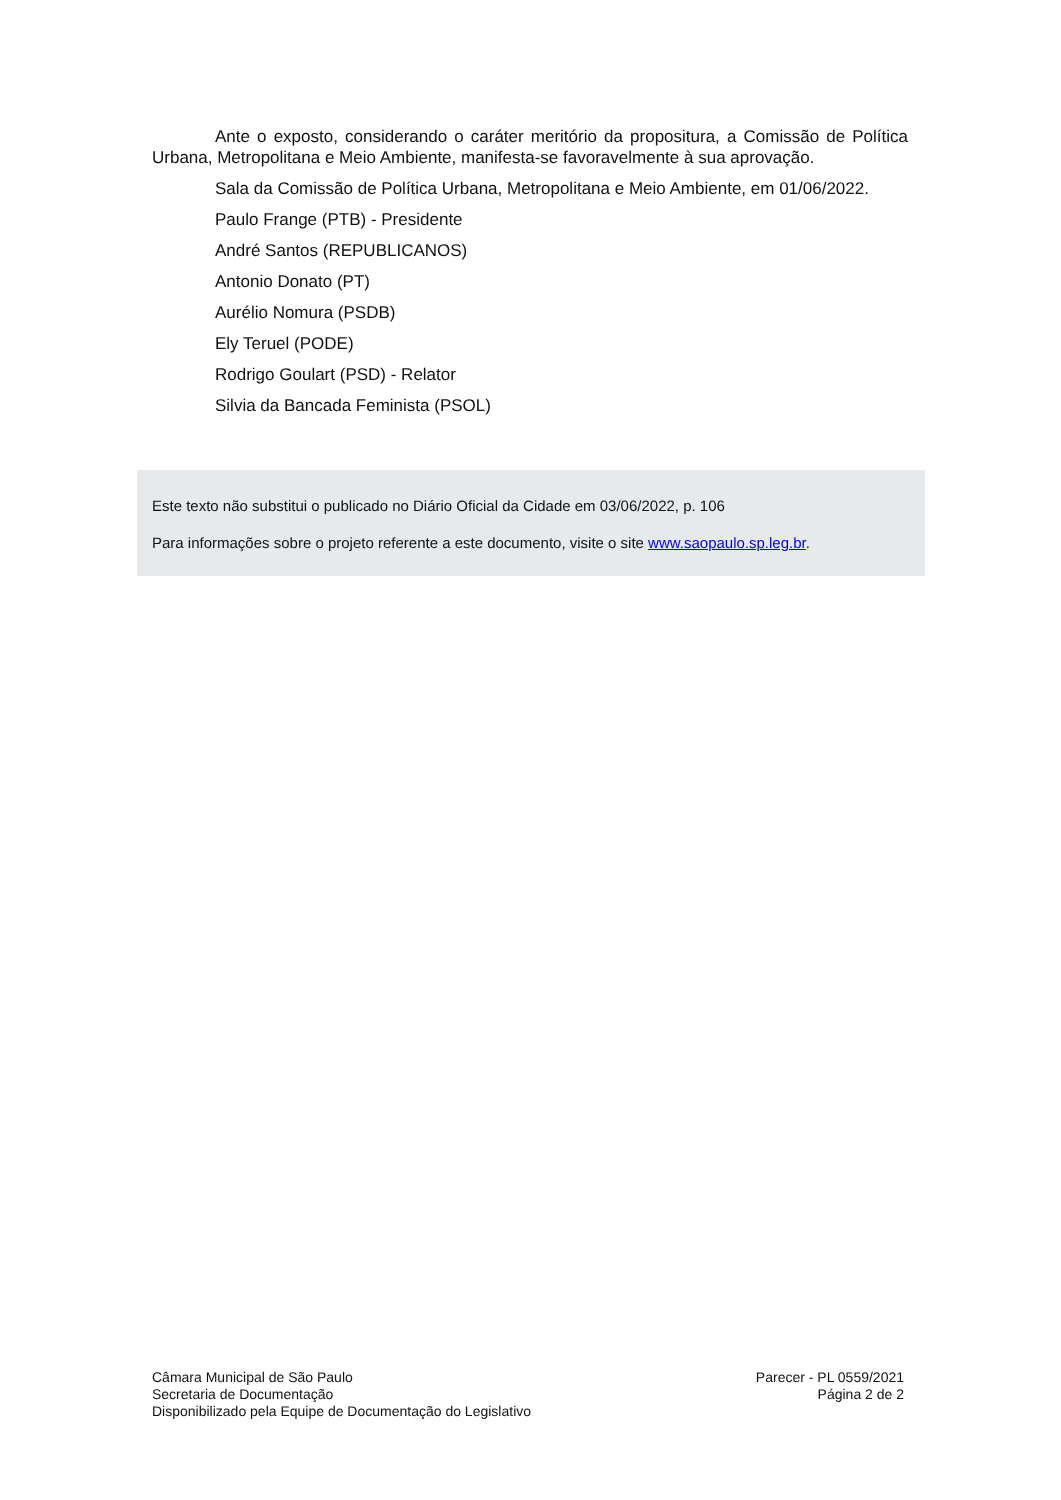Ante o exposto, considerando o caráter meritório da propositura, a Comissão de Política Urbana, Metropolitana e Meio Ambiente, manifesta-se favoravelmente à sua aprovação.
Sala da Comissão de Política Urbana, Metropolitana e Meio Ambiente, em 01/06/2022.
Paulo Frange (PTB) - Presidente
André Santos (REPUBLICANOS)
Antonio Donato (PT)
Aurélio Nomura (PSDB)
Ely Teruel (PODE)
Rodrigo Goulart (PSD) - Relator
Silvia da Bancada Feminista (PSOL)
Este texto não substitui o publicado no Diário Oficial da Cidade em 03/06/2022, p. 106
Para informações sobre o projeto referente a este documento, visite o site www.saopaulo.sp.leg.br.
Câmara Municipal de São Paulo
Secretaria de Documentação
Disponibilizado pela Equipe de Documentação do Legislativo
Parecer - PL 0559/2021
Página 2 de 2